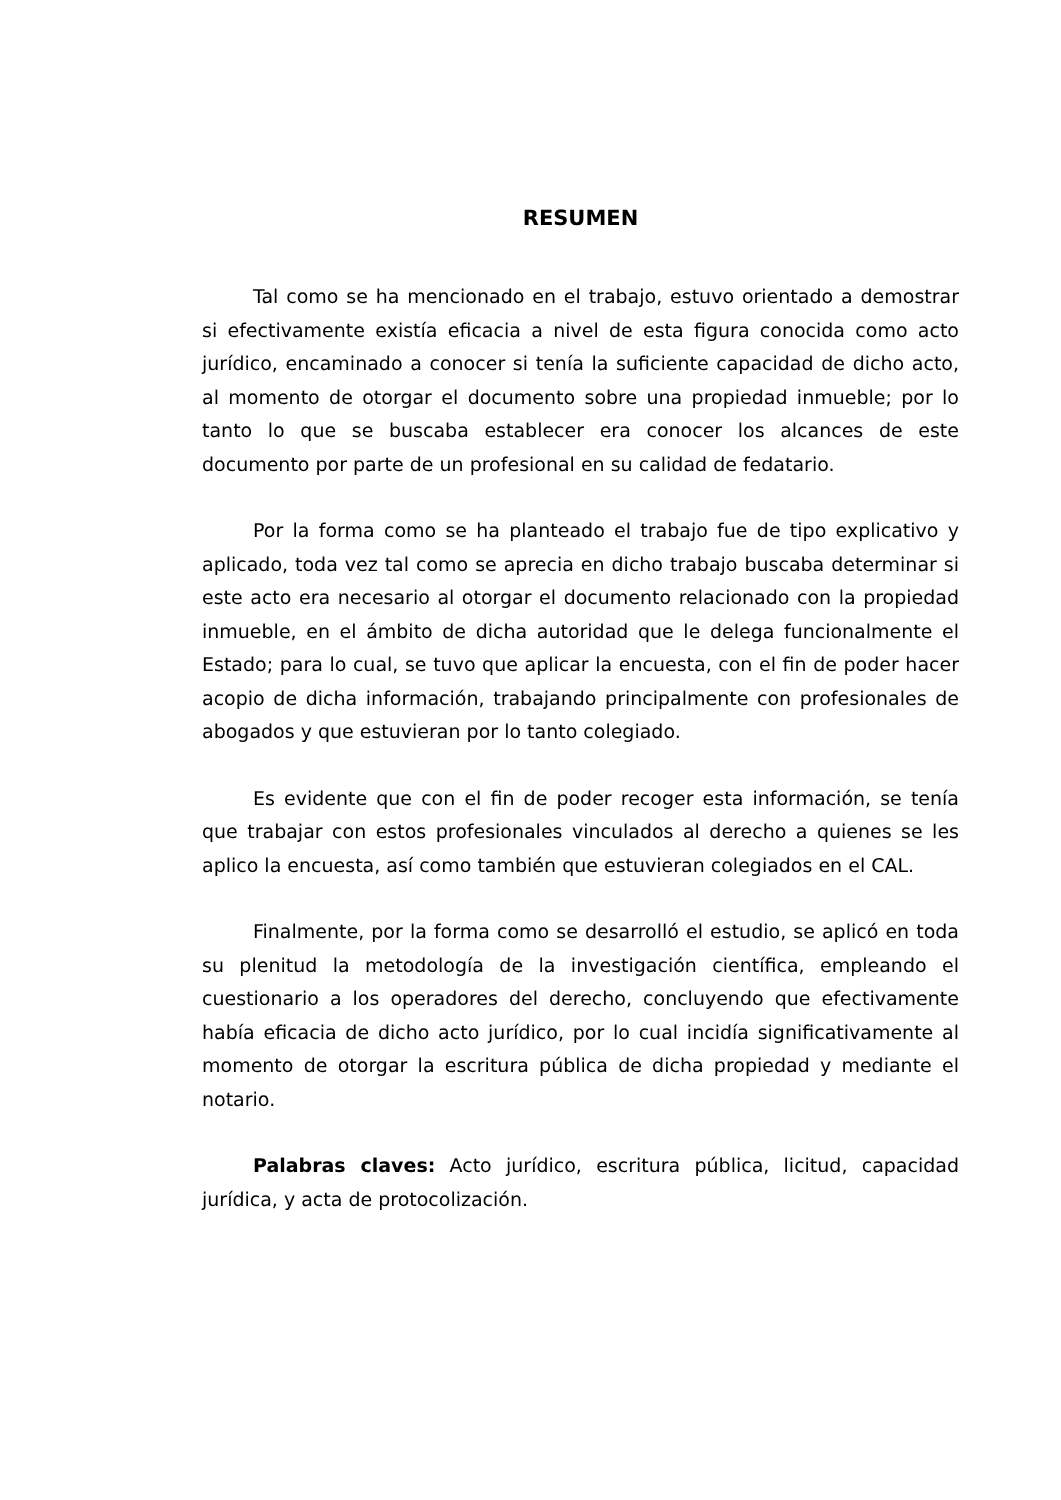RESUMEN
Tal como se ha mencionado en el trabajo, estuvo orientado a demostrar si efectivamente existía eficacia a nivel de esta figura conocida como acto jurídico, encaminado a conocer si tenía la suficiente capacidad de dicho acto, al momento de otorgar el documento sobre una propiedad inmueble; por lo tanto lo que se buscaba establecer era conocer los alcances de este documento por parte de un profesional en su calidad de fedatario.
Por la forma como se ha planteado el trabajo fue de tipo explicativo y aplicado, toda vez tal como se aprecia en dicho trabajo buscaba determinar si este acto era necesario al otorgar el documento relacionado con la propiedad inmueble, en el ámbito de dicha autoridad que le delega funcionalmente el Estado; para lo cual, se tuvo que aplicar la encuesta, con el fin de poder hacer acopio de dicha información, trabajando principalmente con profesionales de abogados y que estuvieran por lo tanto colegiado.
Es evidente que con el fin de poder recoger esta información, se tenía que trabajar con estos profesionales vinculados al derecho a quienes se les aplico la encuesta, así como también que estuvieran colegiados en el CAL.
Finalmente, por la forma como se desarrolló el estudio, se aplicó en toda su plenitud la metodología de la investigación científica, empleando el cuestionario a los operadores del derecho, concluyendo que efectivamente había eficacia de dicho acto jurídico, por lo cual incidía significativamente al momento de otorgar la escritura pública de dicha propiedad y mediante el notario.
Palabras claves: Acto jurídico, escritura pública, licitud, capacidad jurídica, y acta de protocolización.